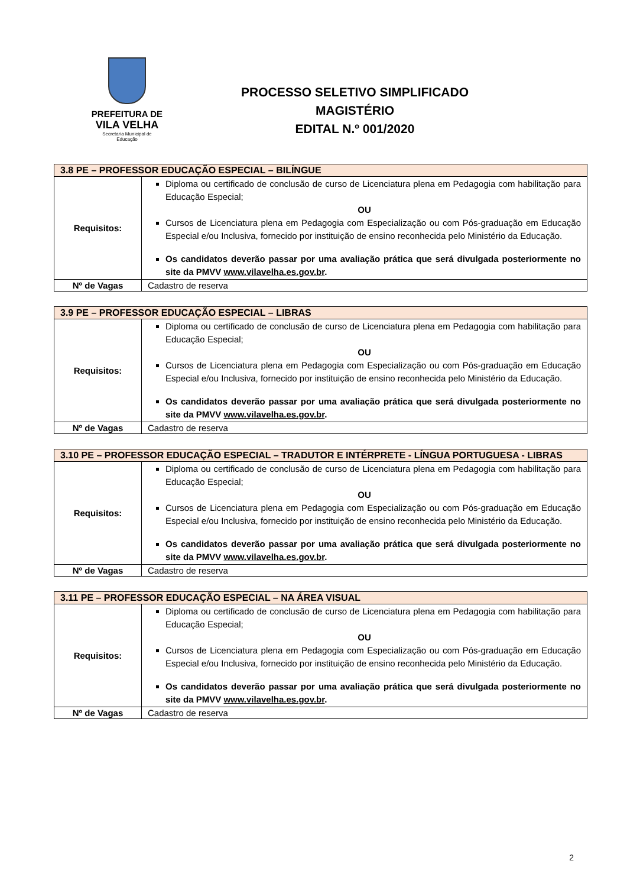PREFEITURA DE
VILA VELHA
Secretaria Municipal de
Educação
PROCESSO SELETIVO SIMPLIFICADO
MAGISTÉRIO
EDITAL N.º 001/2020
| 3.8 PE – PROFESSOR EDUCAÇÃO ESPECIAL – BILÍNGUE | |
| --- | --- |
| Requisitos: | Diploma ou certificado de conclusão de curso de Licenciatura plena em Pedagogia com habilitação para Educação Especial; OU Cursos de Licenciatura plena em Pedagogia com Especialização ou com Pós-graduação em Educação Especial e/ou Inclusiva, fornecido por instituição de ensino reconhecida pelo Ministério da Educação. Os candidatos deverão passar por uma avaliação prática que será divulgada posteriormente no site da PMVV www.vilavelha.es.gov.br . |
| Nº de Vagas | Cadastro de reserva |
| 3.9 PE – PROFESSOR EDUCAÇÃO ESPECIAL – LIBRAS | |
| --- | --- |
| Requisitos: | Diploma ou certificado de conclusão de curso de Licenciatura plena em Pedagogia com habilitação para Educação Especial; OU Cursos de Licenciatura plena em Pedagogia com Especialização ou com Pós-graduação em Educação Especial e/ou Inclusiva, fornecido por instituição de ensino reconhecida pelo Ministério da Educação. Os candidatos deverão passar por uma avaliação prática que será divulgada posteriormente no site da PMVV www.vilavelha.es.gov.br . |
| Nº de Vagas | Cadastro de reserva |
| 3.10 PE – PROFESSOR EDUCAÇÃO ESPECIAL – TRADUTOR E INTÉRPRETE - LÍNGUA PORTUGUESA - LIBRAS | |
| --- | --- |
| Requisitos: | Diploma ou certificado de conclusão de curso de Licenciatura plena em Pedagogia com habilitação para Educação Especial; OU Cursos de Licenciatura plena em Pedagogia com Especialização ou com Pós-graduação em Educação Especial e/ou Inclusiva, fornecido por instituição de ensino reconhecida pelo Ministério da Educação. Os candidatos deverão passar por uma avaliação prática que será divulgada posteriormente no site da PMVV www.vilavelha.es.gov.br . |
| Nº de Vagas | Cadastro de reserva |
| 3.11 PE – PROFESSOR EDUCAÇÃO ESPECIAL – NA ÁREA VISUAL | |
| --- | --- |
| Requisitos: | Diploma ou certificado de conclusão de curso de Licenciatura plena em Pedagogia com habilitação para Educação Especial; OU Cursos de Licenciatura plena em Pedagogia com Especialização ou com Pós-graduação em Educação Especial e/ou Inclusiva, fornecido por instituição de ensino reconhecida pelo Ministério da Educação. Os candidatos deverão passar por uma avaliação prática que será divulgada posteriormente no site da PMVV www.vilavelha.es.gov.br . |
| Nº de Vagas | Cadastro de reserva |
2